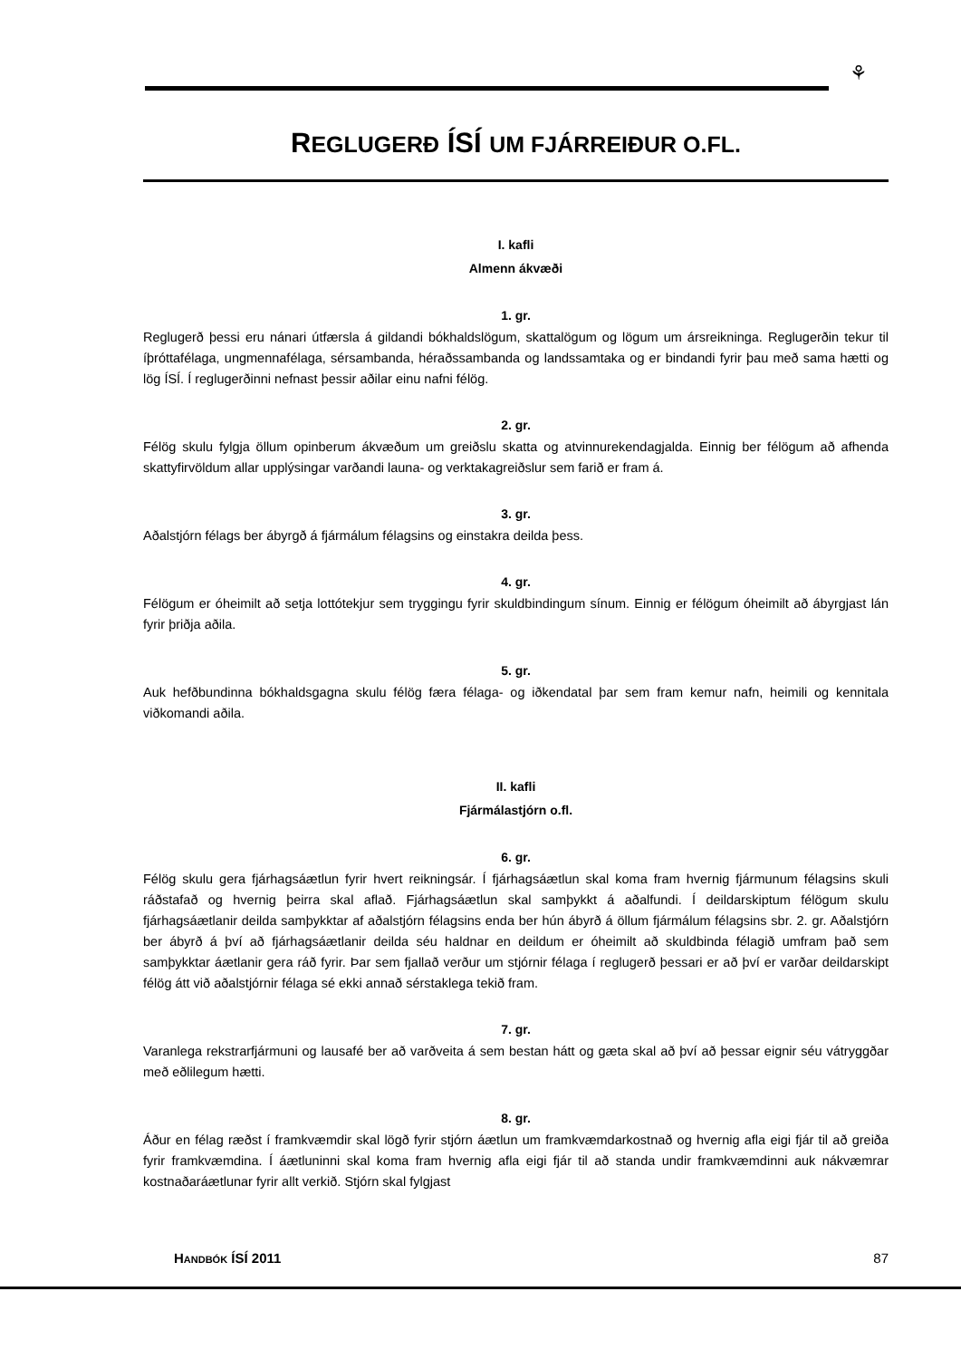⚘
REGLUGERÐ ÍSÍ UM FJÁRREIÐUR O.FL.
I. kafli
Almenn ákvæði
1. gr.
Reglugerð þessi eru nánari útfærsla á gildandi bókhaldslögum, skattalögum og lögum um ársreikninga. Reglugerðin tekur til íþróttafélaga, ungmennafélaga, sérsambanda, héraðssambanda og landssamtaka og er bindandi fyrir þau með sama hætti og lög ÍSÍ. Í reglugerðinni nefnast þessir aðilar einu nafni félög.
2. gr.
Félög skulu fylgja öllum opinberum ákvæðum um greiðslu skatta og atvinnurekendagjalda. Einnig ber félögum að afhenda skattyfirvöldum allar upplýsingar varðandi launa- og verktakagreiðslur sem farið er fram á.
3. gr.
Aðalstjórn félags ber ábyrgð á fjármálum félagsins og einstakra deilda þess.
4. gr.
Félögum er óheimilt að setja lottótekjur sem tryggingu fyrir skuldbindingum sínum. Einnig er félögum óheimilt að ábyrgjast lán fyrir þriðja aðila.
5. gr.
Auk hefðbundinna bókhaldsgagna skulu félög færa félaga- og iðkendatal þar sem fram kemur nafn, heimili og kennitala viðkomandi aðila.
II. kafli
Fjármálastjórn o.fl.
6. gr.
Félög skulu gera fjárhagsáætlun fyrir hvert reikningsár. Í fjárhagsáætlun skal koma fram hvernig fjármunum félagsins skuli ráðstafað og hvernig þeirra skal aflað. Fjárhagsáætlun skal samþykkt á aðalfundi. Í deildarskiptum félögum skulu fjárhagsáætlanir deilda samþykktar af aðalstjórn félagsins enda ber hún ábyrð á öllum fjármálum félagsins sbr. 2. gr. Aðalstjórn ber ábyrð á því að fjárhagsáætlanir deilda séu haldnar en deildum er óheimilt að skuldbinda félagið umfram það sem samþykktar áætlanir gera ráð fyrir. Þar sem fjallað verður um stjórnir félaga í reglugerð þessari er að því er varðar deildarskipt félög átt við aðalstjórnir félaga sé ekki annað sérstaklega tekið fram.
7. gr.
Varanlega rekstrarfjármuni og lausafé ber að varðveita á sem bestan hátt og gæta skal að því að þessar eignir séu vátryggðar með eðlilegum hætti.
8. gr.
Áður en félag ræðst í framkvæmdir skal lögð fyrir stjórn áætlun um framkvæmdarkostnað og hvernig afla eigi fjár til að greiða fyrir framkvæmdina. Í áætluninni skal koma fram hvernig afla eigi fjár til að standa undir framkvæmdinni auk nákvæmrar kostnaðaráætlunar fyrir allt verkið. Stjórn skal fylgjast
HANDBÓK ÍSÍ 2011 87